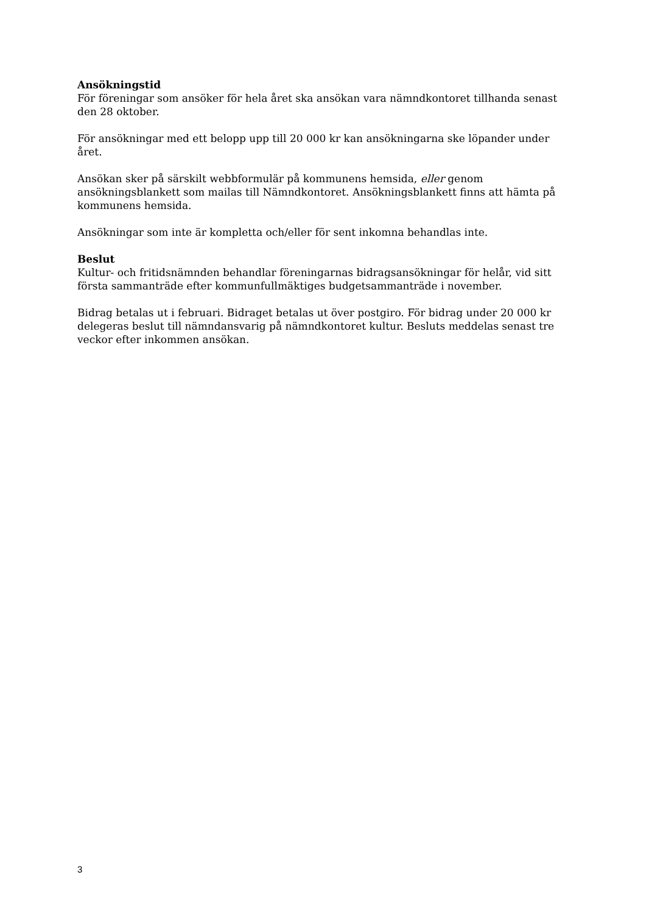Ansökningstid
För föreningar som ansöker för hela året ska ansökan vara nämndkontoret tillhanda senast den 28 oktober.
För ansökningar med ett belopp upp till 20 000 kr kan ansökningarna ske löpander under året.
Ansökan sker på särskilt webbformulär på kommunens hemsida, eller genom ansökningsblankett som mailas till Nämndkontoret. Ansökningsblankett finns att hämta på kommunens hemsida.
Ansökningar som inte är kompletta och/eller för sent inkomna behandlas inte.
Beslut
Kultur- och fritidsnämnden behandlar föreningarnas bidragsansökningar för helår, vid sitt första sammanträde efter kommunfullmäktiges budgetsammanträde i november.
Bidrag betalas ut i februari. Bidraget betalas ut över postgiro. För bidrag under 20 000 kr delegeras beslut till nämndansvarig på nämndkontoret kultur. Besluts meddelas senast tre veckor efter inkommen ansökan.
3